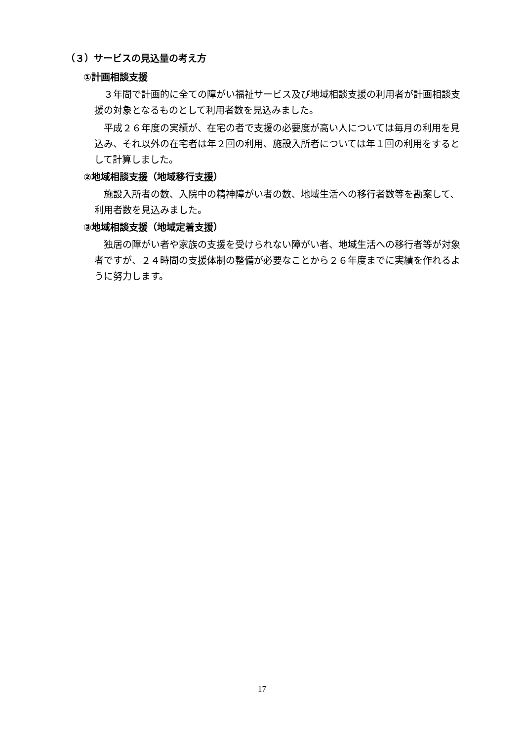（３）サービスの見込量の考え方
①計画相談支援
３年間で計画的に全ての障がい福祉サービス及び地域相談支援の利用者が計画相談支援の対象となるものとして利用者数を見込みました。
平成２６年度の実績が、在宅の者で支援の必要度が高い人については毎月の利用を見込み、それ以外の在宅者は年２回の利用、施設入所者については年１回の利用をするとして計算しました。
②地域相談支援（地域移行支援）
施設入所者の数、入院中の精神障がい者の数、地域生活への移行者数等を勘案して、利用者数を見込みました。
③地域相談支援（地域定着支援）
独居の障がい者や家族の支援を受けられない障がい者、地域生活への移行者等が対象者ですが、２４時間の支援体制の整備が必要なことから２６年度までに実績を作れるように努力します。
17